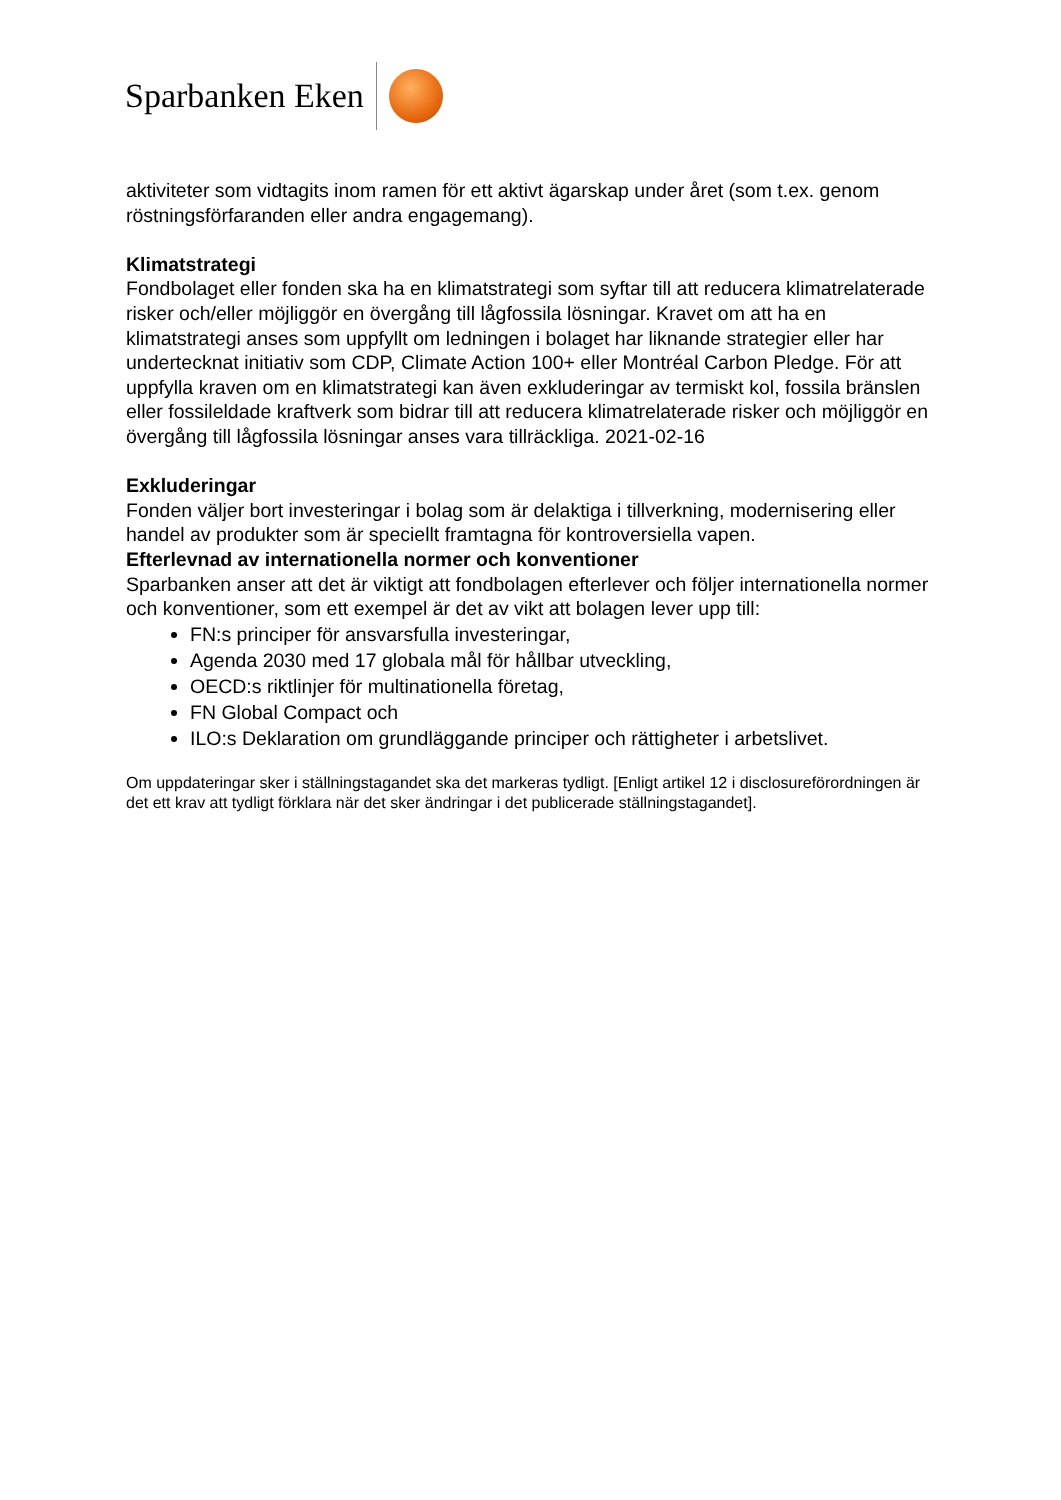Sparbanken Eken
aktiviteter som vidtagits inom ramen för ett aktivt ägarskap under året (som t.ex. genom röstningsförfaranden eller andra engagemang).
Klimatstrategi
Fondbolaget eller fonden ska ha en klimatstrategi som syftar till att reducera klimatrelaterade risker och/eller möjliggör en övergång till lågfossila lösningar. Kravet om att ha en klimatstrategi anses som uppfyllt om ledningen i bolaget har liknande strategier eller har undertecknat initiativ som CDP, Climate Action 100+ eller Montréal Carbon Pledge. För att uppfylla kraven om en klimatstrategi kan även exkluderingar av termiskt kol, fossila bränslen eller fossileldade kraftverk som bidrar till att reducera klimatrelaterade risker och möjliggör en övergång till lågfossila lösningar anses vara tillräckliga. 2021-02-16
Exkluderingar
Fonden väljer bort investeringar i bolag som är delaktiga i tillverkning, modernisering eller handel av produkter som är speciellt framtagna för kontroversiella vapen.
Efterlevnad av internationella normer och konventioner
Sparbanken anser att det är viktigt att fondbolagen efterlever och följer internationella normer och konventioner, som ett exempel är det av vikt att bolagen lever upp till:
FN:s principer för ansvarsfulla investeringar,
Agenda 2030 med 17 globala mål för hållbar utveckling,
OECD:s riktlinjer för multinationella företag,
FN Global Compact och
ILO:s Deklaration om grundläggande principer och rättigheter i arbetslivet.
Om uppdateringar sker i ställningstagandet ska det markeras tydligt. [Enligt artikel 12 i disclosureförordningen är det ett krav att tydligt förklara när det sker ändringar i det publicerade ställningstagandet].